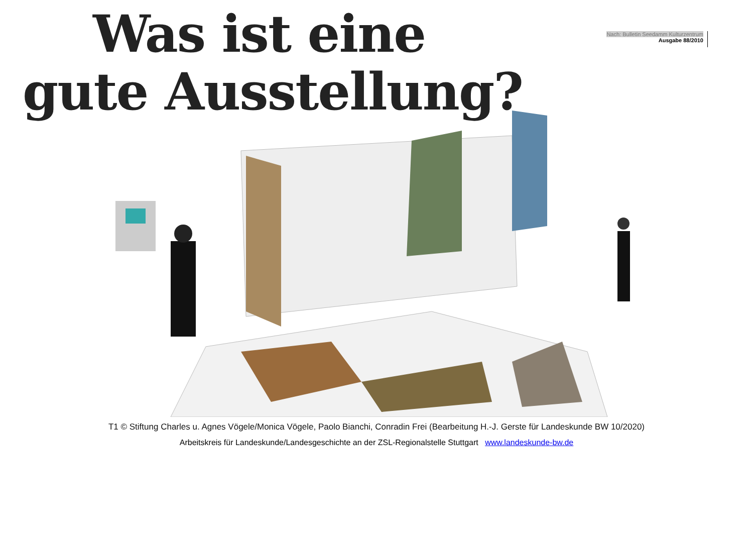Was ist eine
gute Ausstellung?
Nach: Bulletin Seedamm Kulturzentrum
Ausgabe 88/2010
T1 © Stiftung Charles u. Agnes Vögele/Monica Vögele, Paolo Bianchi, Conradin Frei (Bearbeitung H.-J. Gerste für Landeskunde BW 10/2020)
Arbeitskreis für Landeskunde/Landesgeschichte an der ZSL-Regionalstelle Stuttgart www.landeskunde-bw.de